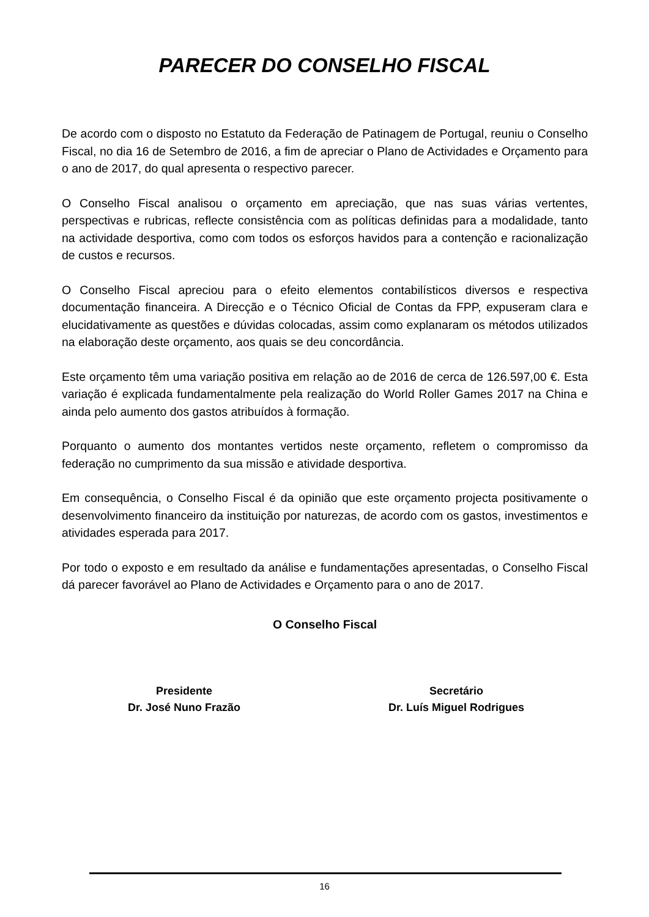PARECER DO CONSELHO FISCAL
De acordo com o disposto no Estatuto da Federação de Patinagem de Portugal, reuniu o Conselho Fiscal, no dia 16 de Setembro de 2016, a fim de apreciar o Plano de Actividades e Orçamento para o ano de 2017, do qual apresenta o respectivo parecer.
O Conselho Fiscal analisou o orçamento em apreciação, que nas suas várias vertentes, perspectivas e rubricas, reflecte consistência com as políticas definidas para a modalidade, tanto na actividade desportiva, como com todos os esforços havidos para a contenção e racionalização de custos e recursos.
O Conselho Fiscal apreciou para o efeito elementos contabilísticos diversos e respectiva documentação financeira. A Direcção e o Técnico Oficial de Contas da FPP, expuseram clara e elucidativamente as questões e dúvidas colocadas, assim como explanaram os métodos utilizados na elaboração deste orçamento, aos quais se deu concordância.
Este orçamento têm uma variação positiva em relação ao de 2016 de cerca de 126.597,00 €. Esta variação é explicada fundamentalmente pela realização do World Roller Games 2017 na China e ainda pelo aumento dos gastos atribuídos à formação.
Porquanto o aumento dos montantes vertidos neste orçamento, refletem o compromisso da federação no cumprimento da sua missão e atividade desportiva.
Em consequência, o Conselho Fiscal é da opinião que este orçamento projecta positivamente o desenvolvimento financeiro da instituição por naturezas, de acordo com os gastos, investimentos e atividades esperada para 2017.
Por todo o exposto e em resultado da análise e fundamentações apresentadas, o Conselho Fiscal dá parecer favorável ao Plano de Actividades e Orçamento para o ano de 2017.
O Conselho Fiscal
Presidente
Dr. José Nuno Frazão
Secretário
Dr. Luís Miguel Rodrigues
16